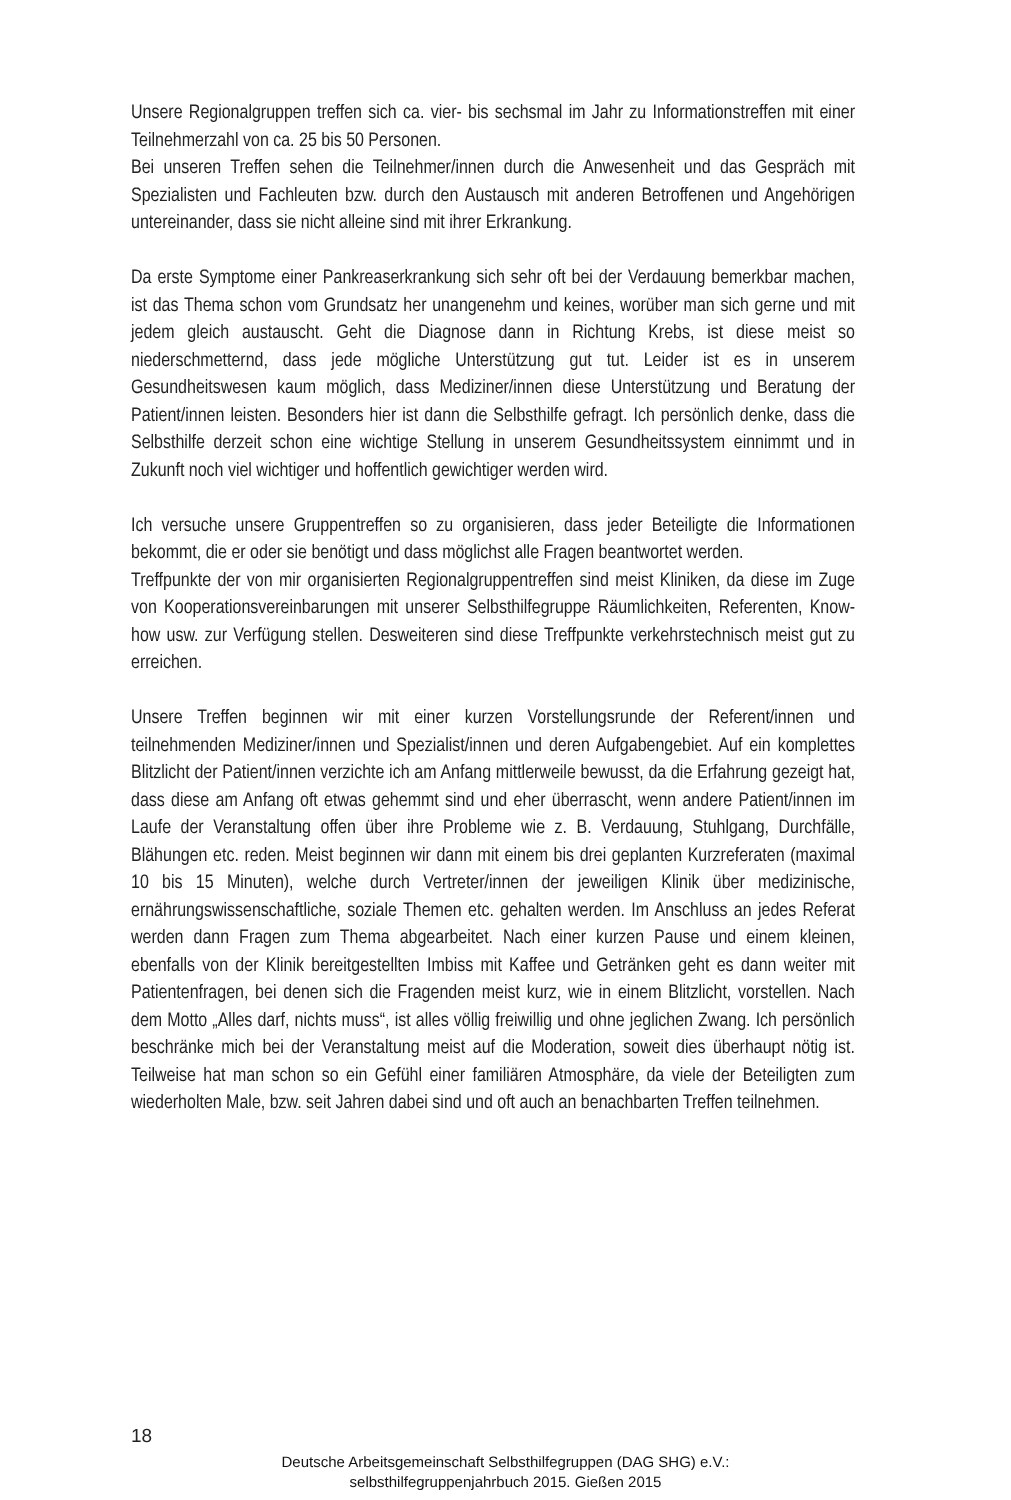Unsere Regionalgruppen treffen sich ca. vier- bis sechsmal im Jahr zu Informationstreffen mit einer Teilnehmerzahl von ca. 25 bis 50 Personen.
Bei unseren Treffen sehen die Teilnehmer/innen durch die Anwesenheit und das Gespräch mit Spezialisten und Fachleuten bzw. durch den Austausch mit anderen Betroffenen und Angehörigen untereinander, dass sie nicht alleine sind mit ihrer Erkrankung.
Da erste Symptome einer Pankreaserkrankung sich sehr oft bei der Verdauung bemerkbar machen, ist das Thema schon vom Grundsatz her unangenehm und keines, worüber man sich gerne und mit jedem gleich austauscht. Geht die Diagnose dann in Richtung Krebs, ist diese meist so niederschmetternd, dass jede mögliche Unterstützung gut tut. Leider ist es in unserem Gesundheitswesen kaum möglich, dass Mediziner/innen diese Unterstützung und Beratung der Patient/innen leisten. Besonders hier ist dann die Selbsthilfe gefragt. Ich persönlich denke, dass die Selbsthilfe derzeit schon eine wichtige Stellung in unserem Gesundheitssystem einnimmt und in Zukunft noch viel wichtiger und hoffentlich gewichtiger werden wird.
Ich versuche unsere Gruppentreffen so zu organisieren, dass jeder Beteiligte die Informationen bekommt, die er oder sie benötigt und dass möglichst alle Fragen beantwortet werden.
Treffpunkte der von mir organisierten Regionalgruppentreffen sind meist Kliniken, da diese im Zuge von Kooperationsvereinbarungen mit unserer Selbsthilfegruppe Räumlichkeiten, Referenten, Know-how usw. zur Verfügung stellen. Desweiteren sind diese Treffpunkte verkehrstechnisch meist gut zu erreichen.
Unsere Treffen beginnen wir mit einer kurzen Vorstellungsrunde der Referent/innen und teilnehmenden Mediziner/innen und Spezialist/innen und deren Aufgabengebiet. Auf ein komplettes Blitzlicht der Patient/innen verzichte ich am Anfang mittlerweile bewusst, da die Erfahrung gezeigt hat, dass diese am Anfang oft etwas gehemmt sind und eher überrascht, wenn andere Patient/innen im Laufe der Veranstaltung offen über ihre Probleme wie z. B. Verdauung, Stuhlgang, Durchfälle, Blähungen etc. reden. Meist beginnen wir dann mit einem bis drei geplanten Kurzreferaten (maximal 10 bis 15 Minuten), welche durch Vertreter/innen der jeweiligen Klinik über medizinische, ernährungswissenschaftliche, soziale Themen etc. gehalten werden. Im Anschluss an jedes Referat werden dann Fragen zum Thema abgearbeitet. Nach einer kurzen Pause und einem kleinen, ebenfalls von der Klinik bereitgestellten Imbiss mit Kaffee und Getränken geht es dann weiter mit Patientenfragen, bei denen sich die Fragenden meist kurz, wie in einem Blitzlicht, vorstellen. Nach dem Motto „Alles darf, nichts muss“, ist alles völlig freiwillig und ohne jeglichen Zwang. Ich persönlich beschränke mich bei der Veranstaltung meist auf die Moderation, soweit dies überhaupt nötig ist. Teilweise hat man schon so ein Gefühl einer familiären Atmosphäre, da viele der Beteiligten zum wiederholten Male, bzw. seit Jahren dabei sind und oft auch an benachbarten Treffen teilnehmen.
18
Deutsche Arbeitsgemeinschaft Selbsthilfegruppen (DAG SHG) e.V.:
selbsthilfegruppenjahrbuch 2015. Gießen 2015